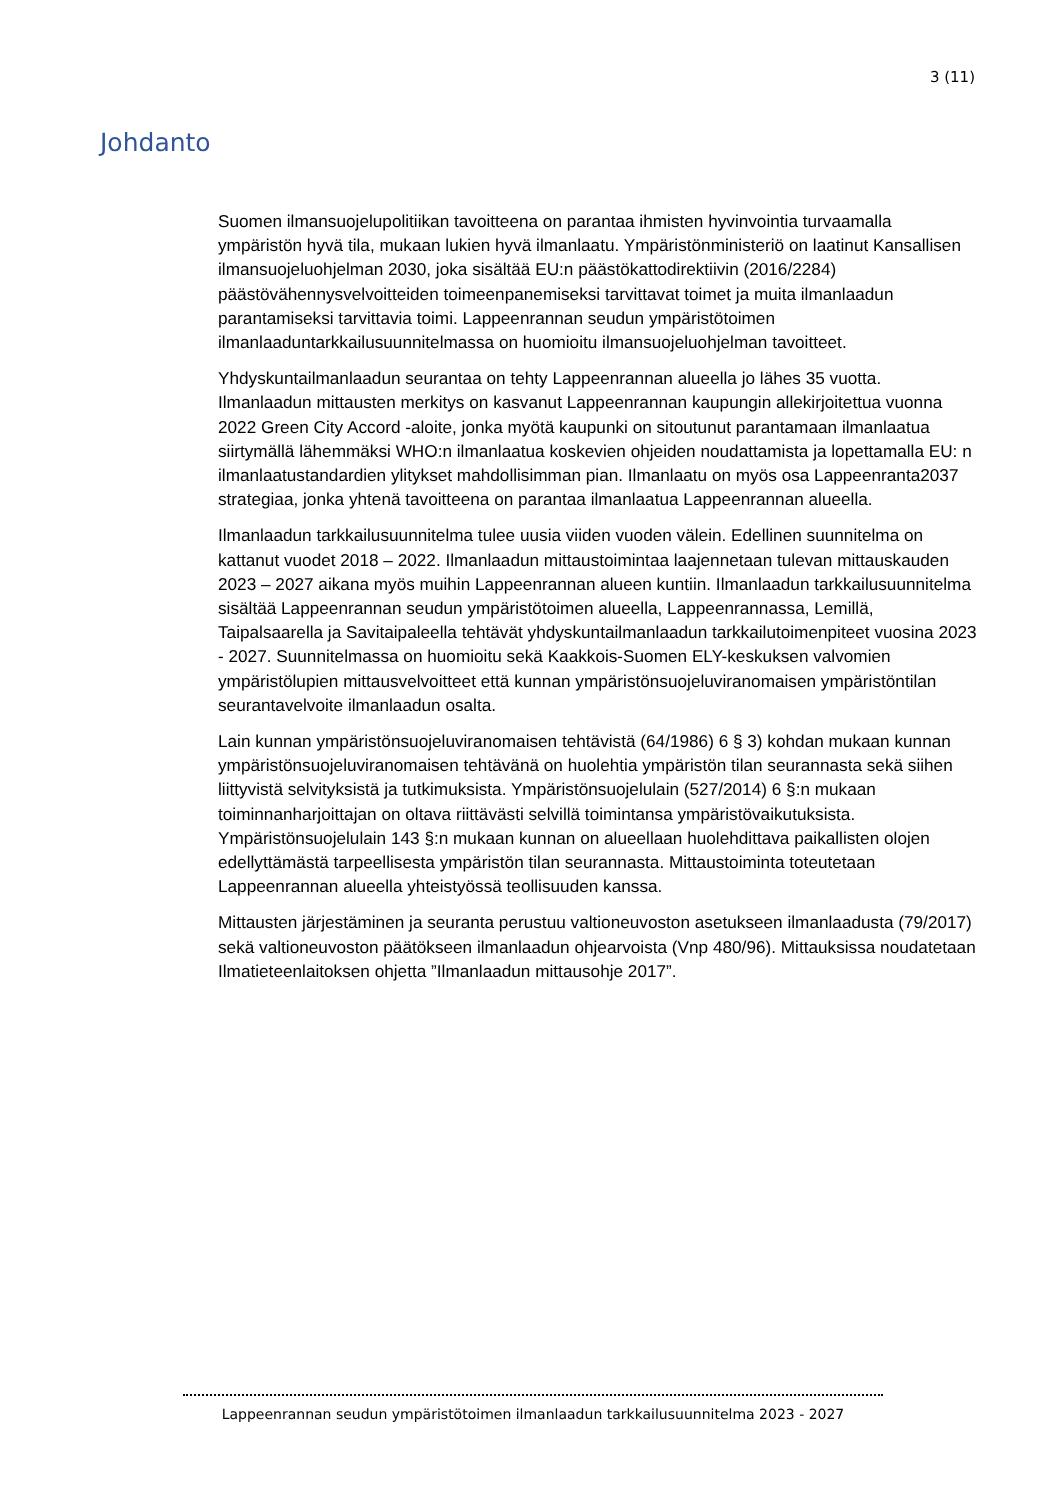3 (11)
Johdanto
Suomen ilmansuojelupolitiikan tavoitteena on parantaa ihmisten hyvinvointia turvaamalla ympäristön hyvä tila, mukaan lukien hyvä ilmanlaatu. Ympäristönministeriö on laatinut Kansallisen ilmansuojeluohjelman 2030, joka sisältää EU:n päästökattodirektiivin (2016/2284) päästövähennysvelvoitteiden toimeenpanemiseksi tarvittavat toimet ja muita ilmanlaadun parantamiseksi tarvittavia toimi. Lappeenrannan seudun ympäristötoimen ilmanlaaduntarkkailusuunnitelmassa on huomioitu ilmansuojeluohjelman tavoitteet.
Yhdyskuntailmanlaadun seurantaa on tehty Lappeenrannan alueella jo lähes 35 vuotta. Ilmanlaadun mittausten merkitys on kasvanut Lappeenrannan kaupungin allekirjoitettua vuonna 2022 Green City Accord -aloite, jonka myötä kaupunki on sitoutunut parantamaan ilmanlaatua siirtymällä lähemmäksi WHO:n ilmanlaatua koskevien ohjeiden noudattamista ja lopettamalla EU: n ilmanlaatustandardien ylitykset mahdollisimman pian. Ilmanlaatu on myös osa Lappeenranta2037 strategiaa, jonka yhtenä tavoitteena on parantaa ilmanlaatua Lappeenrannan alueella.
Ilmanlaadun tarkkailusuunnitelma tulee uusia viiden vuoden välein. Edellinen suunnitelma on kattanut vuodet 2018 – 2022. Ilmanlaadun mittaustoimintaa laajennetaan tulevan mittauskauden 2023 – 2027 aikana myös muihin Lappeenrannan alueen kuntiin. Ilmanlaadun tarkkailusuunnitelma sisältää Lappeenrannan seudun ympäristötoimen alueella, Lappeenrannassa, Lemillä, Taipalsaarella ja Savitaipaleella tehtävät yhdyskuntailmanlaadun tarkkailutoimenpiteet vuosina 2023 - 2027. Suunnitelmassa on huomioitu sekä Kaakkois-Suomen ELY-keskuksen valvomien ympäristölupien mittausvelvoitteet että kunnan ympäristönsuojeluviranomaisen ympäristöntilan seurantavelvoite ilmanlaadun osalta.
Lain kunnan ympäristönsuojeluviranomaisen tehtävistä (64/1986) 6 § 3) kohdan mukaan kunnan ympäristönsuojeluviranomaisen tehtävänä on huolehtia ympäristön tilan seurannasta sekä siihen liittyvistä selvityksistä ja tutkimuksista. Ympäristönsuojelulain (527/2014) 6 §:n mukaan toiminnanharjoittajan on oltava riittävästi selvillä toimintansa ympäristövaikutuksista. Ympäristönsuojelulain 143 §:n mukaan kunnan on alueellaan huolehdittava paikallisten olojen edellyttämästä tarpeellisesta ympäristön tilan seurannasta. Mittaustoiminta toteutetaan Lappeenrannan alueella yhteistyössä teollisuuden kanssa.
Mittausten järjestäminen ja seuranta perustuu valtioneuvoston asetukseen ilmanlaadusta (79/2017) sekä valtioneuvoston päätökseen ilmanlaadun ohjearvoista (Vnp 480/96). Mittauksissa noudatetaan Ilmatieteenlaitoksen ohjetta ”Ilmanlaadun mittausohje 2017”.
Lappeenrannan seudun ympäristötoimen ilmanlaadun tarkkailusuunnitelma 2023 - 2027